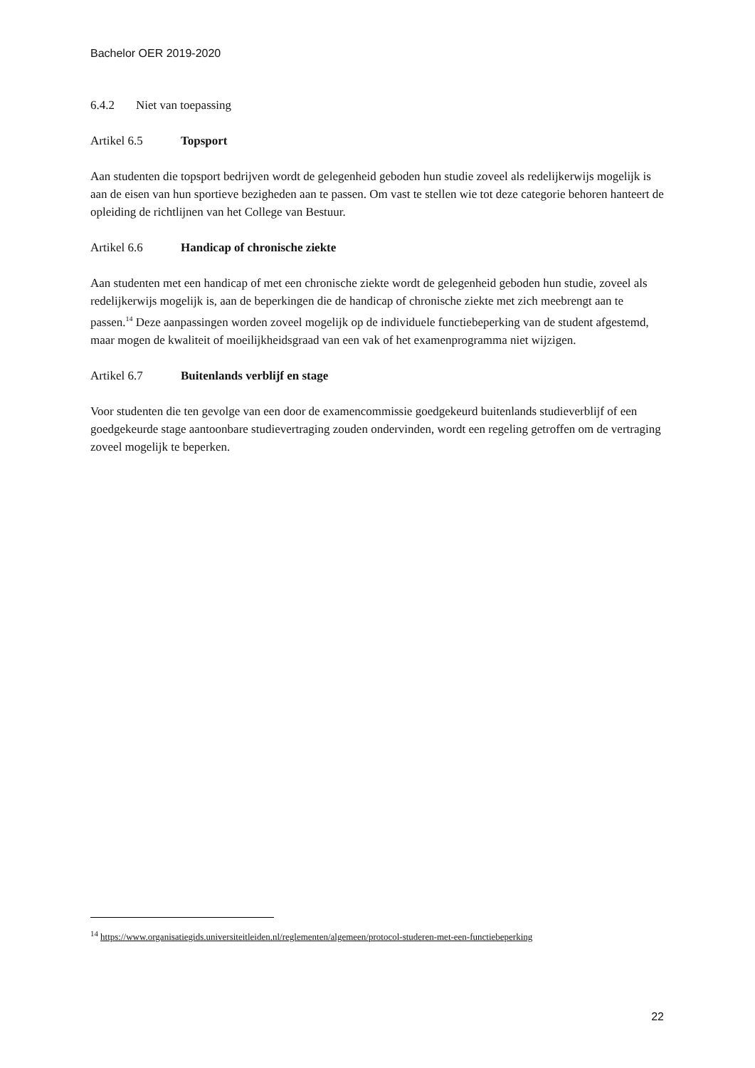Bachelor OER 2019-2020
6.4.2 Niet van toepassing
Artikel 6.5 Topsport
Aan studenten die topsport bedrijven wordt de gelegenheid geboden hun studie zoveel als redelijkerwijs mogelijk is aan de eisen van hun sportieve bezigheden aan te passen. Om vast te stellen wie tot deze categorie behoren hanteert de opleiding de richtlijnen van het College van Bestuur.
Artikel 6.6 Handicap of chronische ziekte
Aan studenten met een handicap of met een chronische ziekte wordt de gelegenheid geboden hun studie, zoveel als redelijkerwijs mogelijk is, aan de beperkingen die de handicap of chronische ziekte met zich meebrengt aan te passen.<sup>14</sup> Deze aanpassingen worden zoveel mogelijk op de individuele functiebeperking van de student afgestemd, maar mogen de kwaliteit of moeilijkheidsgraad van een vak of het examenprogramma niet wijzigen.
Artikel 6.7 Buitenlands verblijf en stage
Voor studenten die ten gevolge van een door de examencommissie goedgekeurd buitenlands studieverblijf of een goedgekeurde stage aantoonbare studievertraging zouden ondervinden, wordt een regeling getroffen om de vertraging zoveel mogelijk te beperken.
<sup>14</sup> https://www.organisatiegids.universiteitleiden.nl/reglementen/algemeen/protocol-studeren-met-een-functiebeperking
22